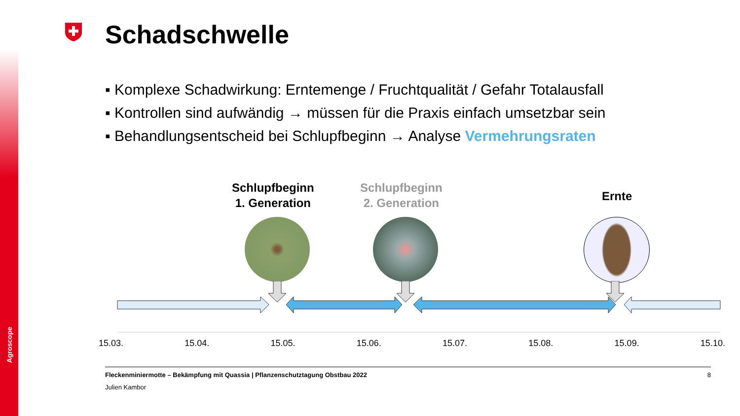Agroscope
Schadschwelle
▪ Komplexe Schadwirkung: Erntemenge / Fruchtqualität / Gefahr Totalausfall
▪ Kontrollen sind aufwändig → müssen für die Praxis einfach umsetzbar sein
▪ Behandlungsentscheid bei Schlupfbeginn → Analyse Vermehrungsraten
Schlupfbeginn
1. Generation
Schlupfbeginn
2. Generation
Ernte
15.03. 15.04. 15.05. 15.06. 15.07. 15.08. 15.09. 15.10.
Fleckenminiermotte – Bekämpfung mit Quassia | Pflanzenschutztagung Obstbau 2022 8
Julien Kambor